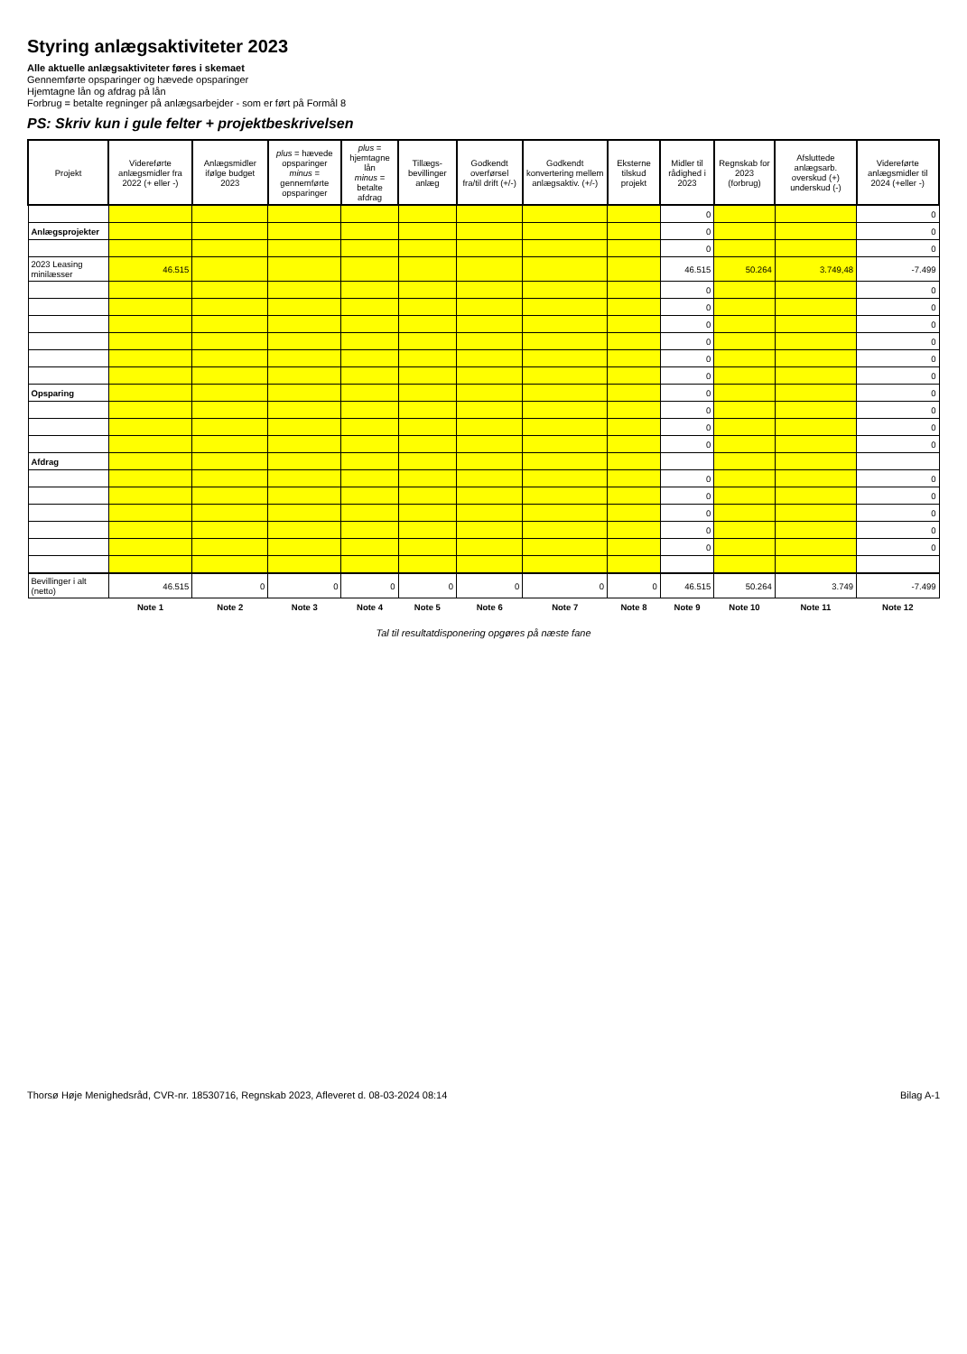Styring anlægsaktiviteter 2023
Alle aktuelle anlægsaktiviteter føres i skemaet
Gennemførte opsparinger og hævede opsparinger
Hjemtagne lån og afdrag på lån
Forbrug = betalte regninger på anlægsarbejder - som er ført på Formål 8
PS: Skriv kun i gule felter + projektbeskrivelsen
| Projekt | Videreførte anlægsmidler fra 2022 (+ eller -) | Anlægsmidler ifølge budget 2023 | plus = hævede opsparinger minus = gennemførte opsparinger | plus = hjemtagne lån minus = betalte afdrag | Tillægs-bevillinger anlæg | Godkendt overførsel fra/til drift (+/-) | Godkendt konvertering mellem anlægsaktiv. (+/-) | Eksterne tilskud projekt | Midler til rådighed i 2023 | Regnskab for 2023 (forbrug) | Afsluttede anlægsarb. overskud (+) underskud (-) | Videreførte anlægsmidler til 2024 (+eller -) |
| --- | --- | --- | --- | --- | --- | --- | --- | --- | --- | --- | --- | --- |
| | | | | | | | | | 0 | | | 0 |
| Anlægsprojekter | | | | | | | | | 0 | | | 0 |
| | | | | | | | | | 0 | | | 0 |
| 2023 Leasing minilæsser | 46.515 | | | | | | | | 46.515 | 50.264 | 3.749,48 | -7.499 |
| | | | | | | | | | 0 | | | 0 |
| | | | | | | | | | 0 | | | 0 |
| | | | | | | | | | 0 | | | 0 |
| | | | | | | | | | 0 | | | 0 |
| | | | | | | | | | 0 | | | 0 |
| | | | | | | | | | 0 | | | 0 |
| Opsparing | | | | | | | | | 0 | | | 0 |
| | | | | | | | | | 0 | | | 0 |
| | | | | | | | | | 0 | | | 0 |
| | | | | | | | | | 0 | | | 0 |
| Afdrag | | | | | | | | | | | | |
| | | | | | | | | | 0 | | | 0 |
| | | | | | | | | | 0 | | | 0 |
| | | | | | | | | | 0 | | | 0 |
| | | | | | | | | | 0 | | | 0 |
| | | | | | | | | | 0 | | | 0 |
| Bevillinger i alt (netto) | 46.515 | 0 | 0 | 0 | 0 | 0 | 0 | 0 | 46.515 | 50.264 | 3.749 | -7.499 |
| | Note 1 | Note 2 | Note 3 | Note 4 | Note 5 | Note 6 | Note 7 | Note 8 | Note 9 | Note 10 | Note 11 | Note 12 |
Tal til resultatdisponering opgøres på næste fane
Thorsø Høje Menighedsråd, CVR-nr. 18530716, Regnskab 2023, Afleveret d. 08-03-2024 08:14 Bilag A-1